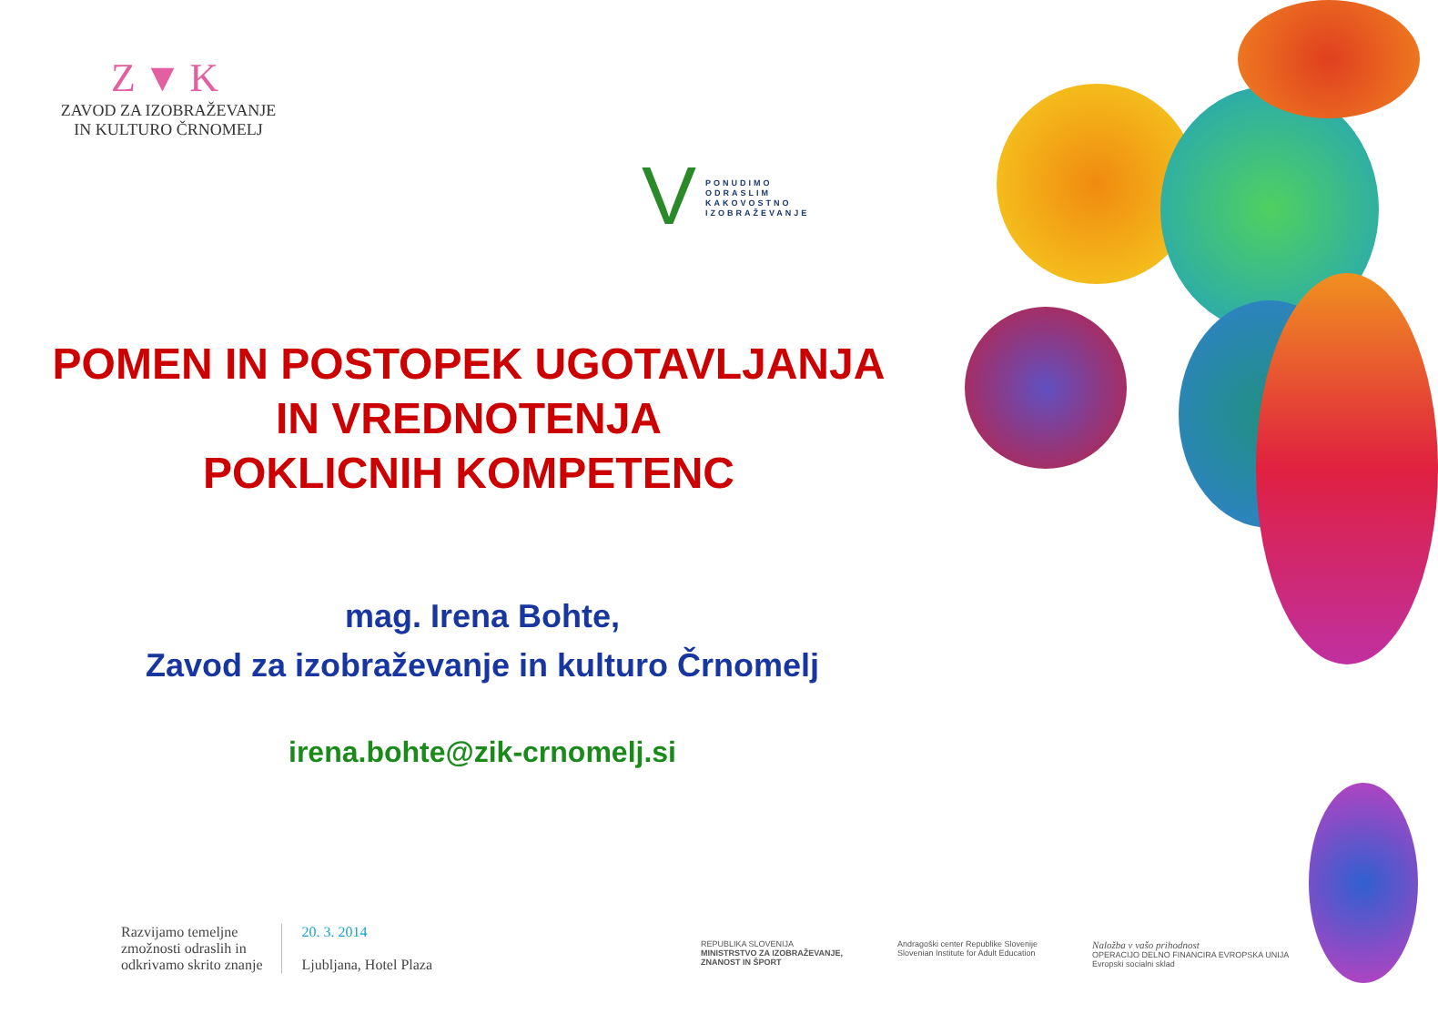Z▼K
ZAVOD ZA IZOBRAŽEVANJE
IN KULTURO ČRNOMELJ
V
PONUDIMO
ODRASLIM
KAKOVOSTNO
IZOBRAŽEVANJE
POMEN IN POSTOPEK UGOTAVLJANJA
IN VREDNOTENJA
POKLICNIH KOMPETENC
mag. Irena Bohte,
Zavod za izobraževanje in kulturo Črnomelj
irena.bohte@zik-crnomelj.si
Razvijamo temeljne
zmožnosti odraslih in
odkrivamo skrito znanje
20. 3. 2014
Ljubljana, Hotel Plaza
REPUBLIKA SLOVENIJA
MINISTRSTVO ZA IZOBRAŽEVANJE,
ZNANOST IN ŠPORT
Andragoški center Republike Slovenije
Slovenian Institute for Adult Education
Naložba v vašo prihodnost
OPERACIJO DELNO FINANCIRA EVROPSKA UNIJA
Evropski socialni sklad